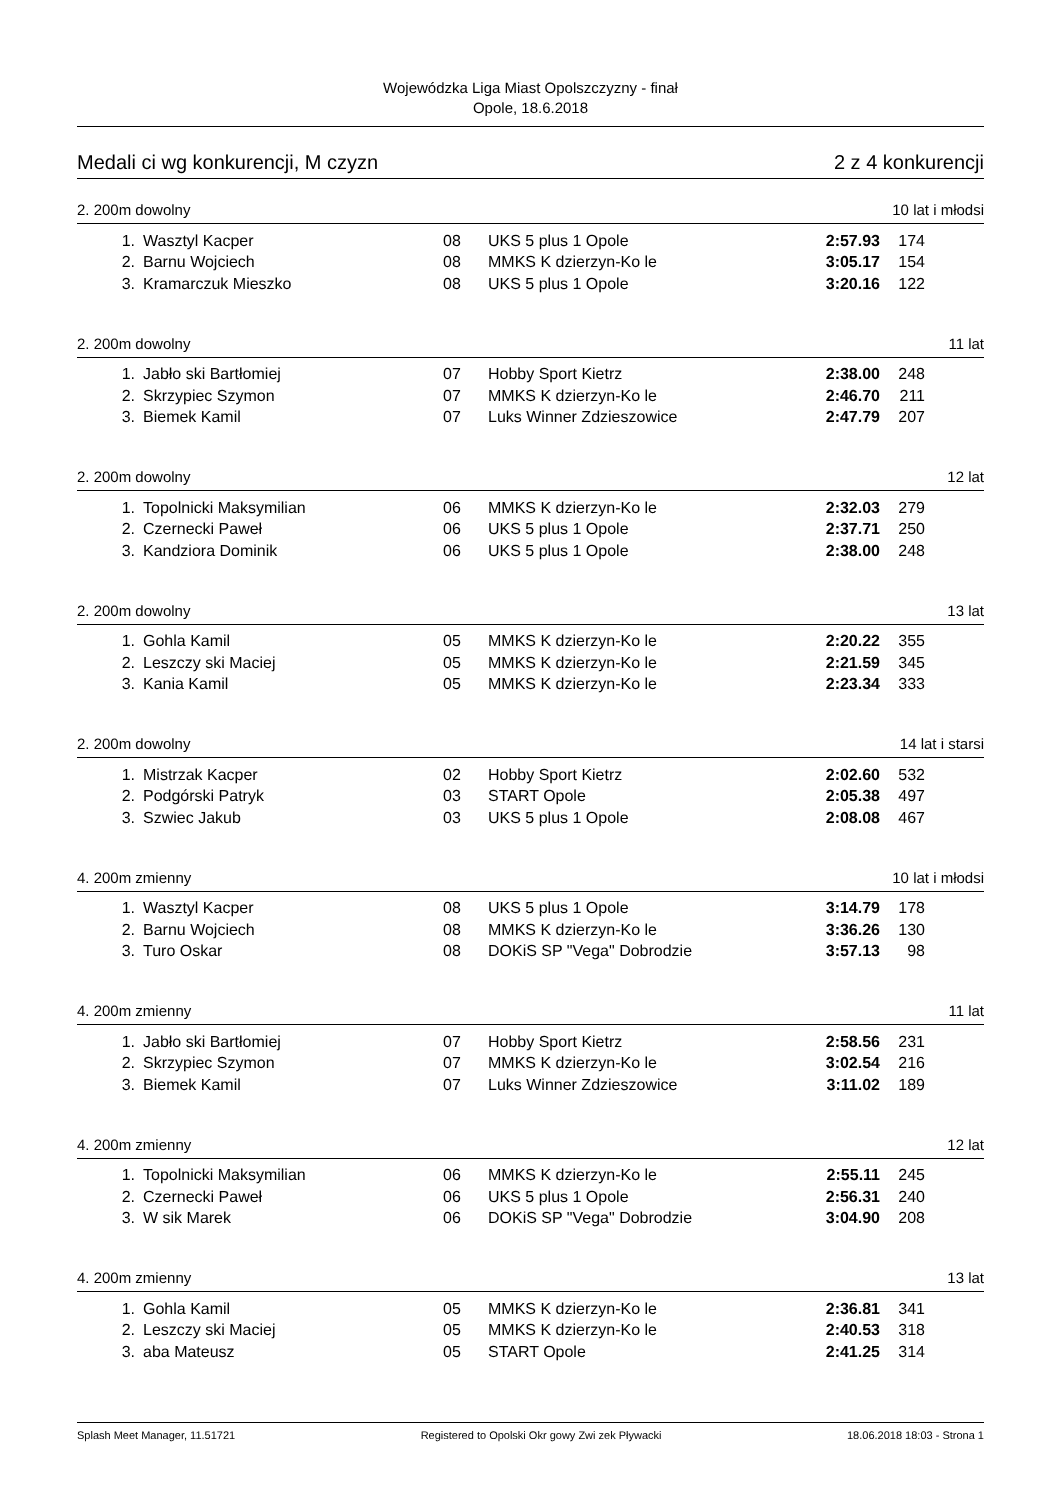Wojewódzka Liga Miast Opolszczyzny - finał
Opole, 18.6.2018
Medali ci wg konkurencji, M czyzn 2 z 4 konkurencji
2. 200m dowolny 10 lat i młodsi
| 1. | Wasztyl Kacper | 08 | UKS 5 plus 1 Opole | 2:57.93 | 174 |
| 2. | Barnu Wojciech | 08 | MMKS K dzierzyn-Ko le | 3:05.17 | 154 |
| 3. | Kramarczuk Mieszko | 08 | UKS 5 plus 1 Opole | 3:20.16 | 122 |
2. 200m dowolny 11 lat
| 1. | Jabło ski Bartłomiej | 07 | Hobby Sport Kietrz | 2:38.00 | 248 |
| 2. | Skrzypiec Szymon | 07 | MMKS K dzierzyn-Ko le | 2:46.70 | 211 |
| 3. | Biemek Kamil | 07 | Luks Winner Zdzieszowice | 2:47.79 | 207 |
2. 200m dowolny 12 lat
| 1. | Topolnicki Maksymilian | 06 | MMKS K dzierzyn-Ko le | 2:32.03 | 279 |
| 2. | Czernecki Paweł | 06 | UKS 5 plus 1 Opole | 2:37.71 | 250 |
| 3. | Kandziora Dominik | 06 | UKS 5 plus 1 Opole | 2:38.00 | 248 |
2. 200m dowolny 13 lat
| 1. | Gohla Kamil | 05 | MMKS K dzierzyn-Ko le | 2:20.22 | 355 |
| 2. | Leszczy ski Maciej | 05 | MMKS K dzierzyn-Ko le | 2:21.59 | 345 |
| 3. | Kania Kamil | 05 | MMKS K dzierzyn-Ko le | 2:23.34 | 333 |
2. 200m dowolny 14 lat i starsi
| 1. | Mistrzak Kacper | 02 | Hobby Sport Kietrz | 2:02.60 | 532 |
| 2. | Podgórski Patryk | 03 | START Opole | 2:05.38 | 497 |
| 3. | Szwiec Jakub | 03 | UKS 5 plus 1 Opole | 2:08.08 | 467 |
4. 200m zmienny 10 lat i młodsi
| 1. | Wasztyl Kacper | 08 | UKS 5 plus 1 Opole | 3:14.79 | 178 |
| 2. | Barnu Wojciech | 08 | MMKS K dzierzyn-Ko le | 3:36.26 | 130 |
| 3. | Turo Oskar | 08 | DOKiS SP "Vega" Dobrodzie | 3:57.13 | 98 |
4. 200m zmienny 11 lat
| 1. | Jabło ski Bartłomiej | 07 | Hobby Sport Kietrz | 2:58.56 | 231 |
| 2. | Skrzypiec Szymon | 07 | MMKS K dzierzyn-Ko le | 3:02.54 | 216 |
| 3. | Biemek Kamil | 07 | Luks Winner Zdzieszowice | 3:11.02 | 189 |
4. 200m zmienny 12 lat
| 1. | Topolnicki Maksymilian | 06 | MMKS K dzierzyn-Ko le | 2:55.11 | 245 |
| 2. | Czernecki Paweł | 06 | UKS 5 plus 1 Opole | 2:56.31 | 240 |
| 3. | W sik Marek | 06 | DOKiS SP "Vega" Dobrodzie | 3:04.90 | 208 |
4. 200m zmienny 13 lat
| 1. | Gohla Kamil | 05 | MMKS K dzierzyn-Ko le | 2:36.81 | 341 |
| 2. | Leszczy ski Maciej | 05 | MMKS K dzierzyn-Ko le | 2:40.53 | 318 |
| 3. | aba Mateusz | 05 | START Opole | 2:41.25 | 314 |
Splash Meet Manager, 11.51721 Registered to Opolski Okr gowy Zwi zek Pływacki 18.06.2018 18:03 - Strona 1